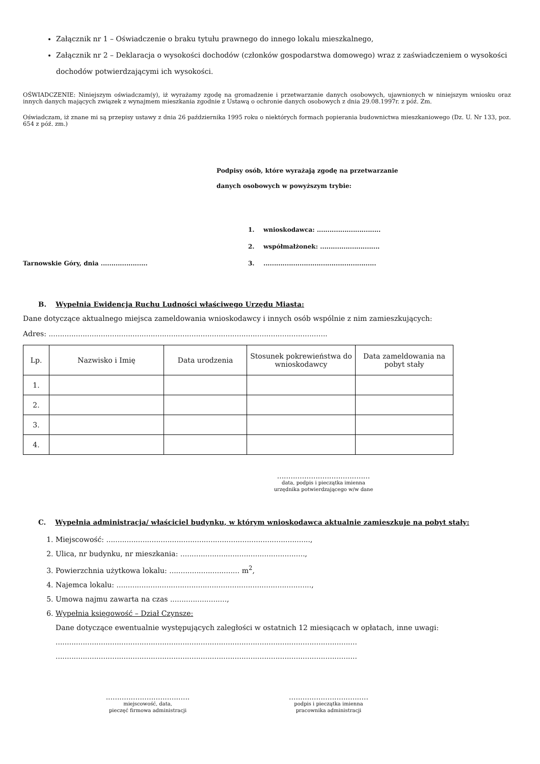Załącznik nr 1 – Oświadczenie o braku tytułu prawnego do innego lokalu mieszkalnego,
Załącznik nr 2 – Deklaracja o wysokości dochodów (członków gospodarstwa domowego) wraz z zaświadczeniem o wysokości dochodów potwierdzającymi ich wysokości.
OŚWIADCZENIE: Niniejszym oświadczam(y), iż wyrażamy zgodę na gromadzenie i przetwarzanie danych osobowych, ujawnionych w niniejszym wniosku oraz innych danych mających związek z wynajmem mieszkania zgodnie z Ustawą o ochronie danych osobowych z dnia 29.08.1997r. z póź. Zm.
Oświadczam, iż znane mi są przepisy ustawy z dnia 26 października 1995 roku o niektórych formach popierania budownictwa mieszkaniowego (Dz. U. Nr 133, poz. 654 z póź. zm.)
Podpisy osób, które wyrażają zgodę na przetwarzanie
danych osobowych w powyższym trybie:
1. wnioskodawca: ..............................
2. współmałżonek: ............................
Tarnowskie Góry, dnia ...................... 3......................................................
B. Wypełnia Ewidencja Ruchu Ludności właściwego Urzędu Miasta:
Dane dotyczące aktualnego miejsca zameldowania wnioskodawcy i innych osób wspólnie z nim zamieszkujących:
Adres: ...........................................................................................................................
| Lp. | Nazwisko i Imię | Data urodzenia | Stosunek pokrewieństwa do wnioskodawcy | Data zameldowania na pobyt stały |
| --- | --- | --- | --- | --- |
| 1. | | | | |
| 2. | | | | |
| 3. | | | | |
| 4. | | | | |
.........................................
data, podpis i pieczątka imienna
urzędnika potwierdzającego w/w dane
C. Wypełnia administracja/ właściciel budynku, w którym wnioskodawca aktualnie zamieszkuje na pobyt stały:
1. Miejscowość: ..........................................................................................,
2. Ulica, nr budynku, nr mieszkania: .......................................................,
3. Powierzchnia użytkowa lokalu: ............................... m<sup>2</sup>,
4. Najemca lokalu: ......................................................................................,
5. Umowa najmu zawarta na czas .........................,
6. Wypełnia księgowość – Dział Czynsze:
Dane dotyczące ewentualnie występujących zaległości w ostatnich 12 miesiącach w opłatach, inne uwagi:
.....................................................................................................................................
.....................................................................................................................................
.....................................
miejscowość, data,
pieczęć firmowa administracji
...................................
podpis i pieczątka imienna
pracownika administracji